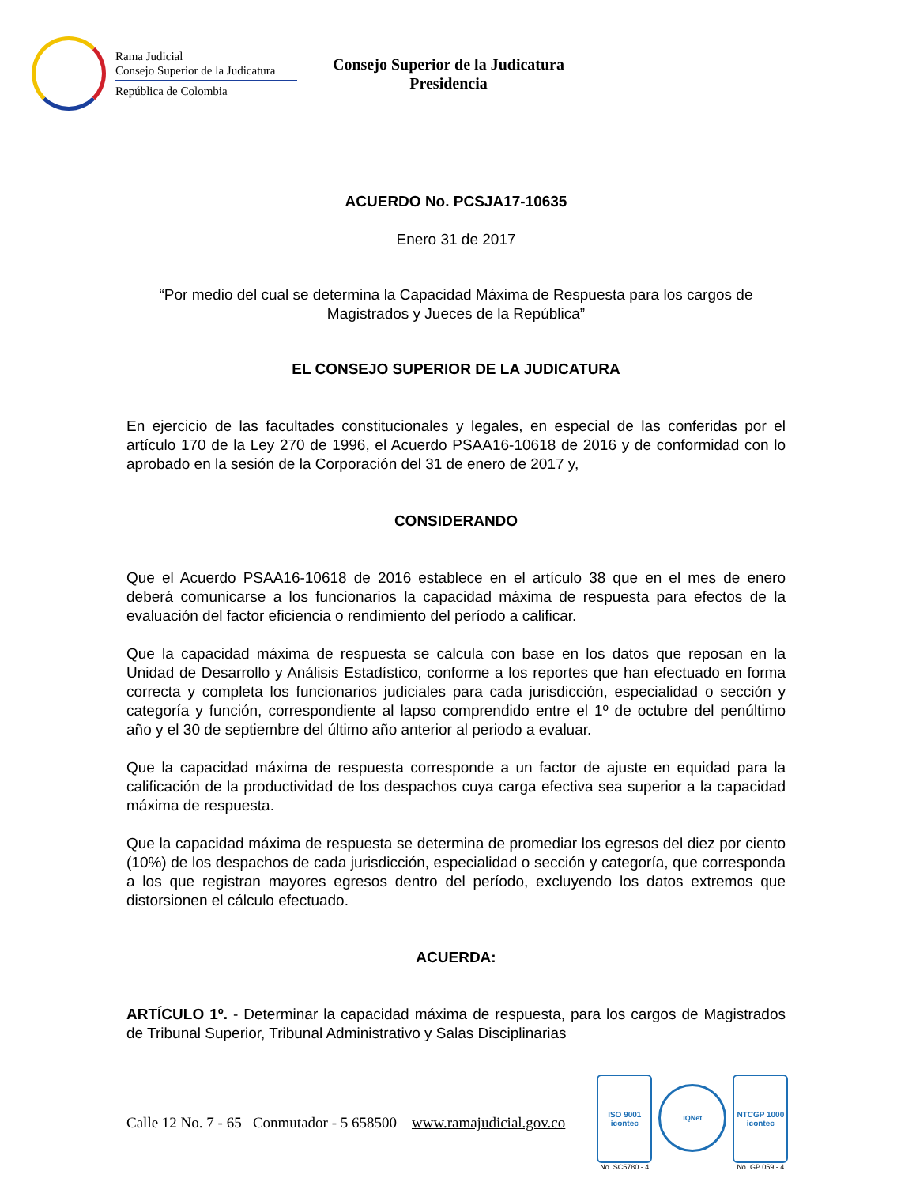Rama Judicial
Consejo Superior de la Judicatura
República de Colombia
Consejo Superior de la Judicatura
Presidencia
ACUERDO No. PCSJA17-10635
Enero 31 de 2017
“Por medio del cual se determina la Capacidad Máxima de Respuesta para los cargos de Magistrados y Jueces de la República”
EL CONSEJO SUPERIOR DE LA JUDICATURA
En ejercicio de las facultades constitucionales y legales, en especial de las conferidas por el artículo 170 de la Ley 270 de 1996, el Acuerdo PSAA16-10618 de 2016 y de conformidad con lo aprobado en la sesión de la Corporación del 31 de enero de 2017 y,
CONSIDERANDO
Que el Acuerdo PSAA16-10618 de 2016 establece en el artículo 38 que en el mes de enero deberá comunicarse a los funcionarios la capacidad máxima de respuesta para efectos de la evaluación del factor eficiencia o rendimiento del período a calificar.
Que la capacidad máxima de respuesta se calcula con base en los datos que reposan en la Unidad de Desarrollo y Análisis Estadístico, conforme a los reportes que han efectuado en forma correcta y completa los funcionarios judiciales para cada jurisdicción, especialidad o sección y categoría y función, correspondiente al lapso comprendido entre el 1º de octubre del penúltimo año y el 30 de septiembre del último año anterior al periodo a evaluar.
Que la capacidad máxima de respuesta corresponde a un factor de ajuste en equidad para la calificación de la productividad de los despachos cuya carga efectiva sea superior a la capacidad máxima de respuesta.
Que la capacidad máxima de respuesta se determina de promediar los egresos del diez por ciento (10%) de los despachos de cada jurisdicción, especialidad o sección y categoría, que corresponda a los que registran mayores egresos dentro del período, excluyendo los datos extremos que distorsionen el cálculo efectuado.
ACUERDA:
ARTÍCULO 1º. - Determinar la capacidad máxima de respuesta, para los cargos de Magistrados de Tribunal Superior, Tribunal Administrativo y Salas Disciplinarias
Calle 12 No. 7 - 65 Conmutador - 5 658500 www.ramajudicial.gov.co
ISO 9001
icontec
No. SC5780 - 4
IQNet
NTCGP 1000
icontec
No. GP 059 - 4